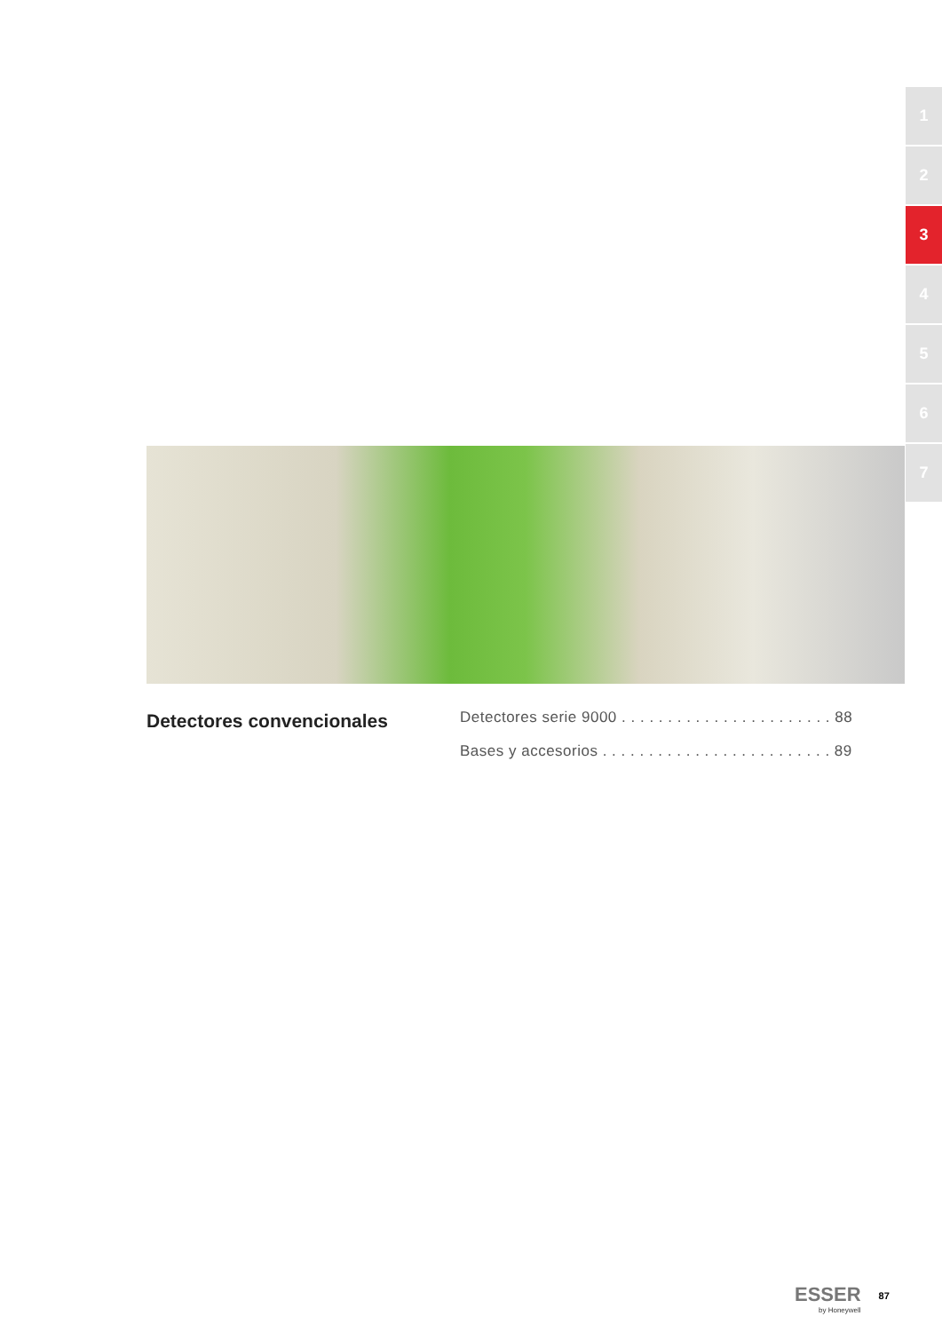1
2
3
4
5
6
7
Detectores convencionales
Detectores serie 9000 . . . . . . . . . . . . . . . . . . . . . . . 88
Bases y accesorios . . . . . . . . . . . . . . . . . . . . . . . . . 89
ESSER
by Honeywell
87